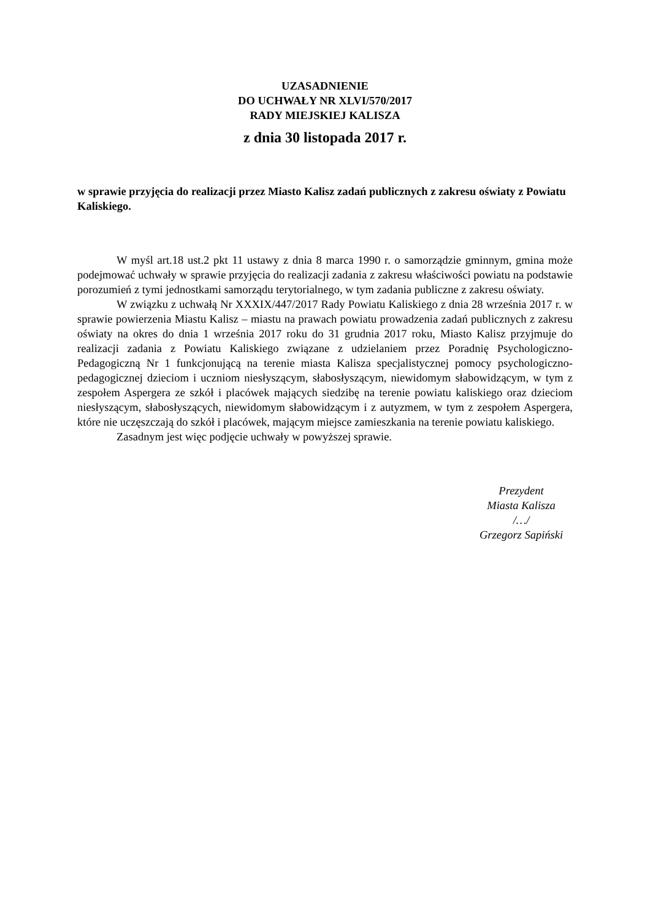UZASADNIENIE
DO UCHWAŁY NR XLVI/570/2017
RADY MIEJSKIEJ KALISZA
z dnia 30 listopada 2017 r.
w sprawie przyjęcia do realizacji przez Miasto Kalisz zadań publicznych z zakresu oświaty z Powiatu Kaliskiego.
W myśl art.18 ust.2 pkt 11 ustawy z dnia 8 marca 1990 r. o samorządzie gminnym, gmina może podejmować uchwały w sprawie przyjęcia do realizacji zadania z zakresu właściwości powiatu na podstawie porozumień z tymi jednostkami samorządu terytorialnego, w tym zadania publiczne z zakresu oświaty.
W związku z uchwałą Nr XXXIX/447/2017 Rady Powiatu Kaliskiego z dnia 28 września 2017 r. w sprawie powierzenia Miastu Kalisz – miastu na prawach powiatu prowadzenia zadań publicznych z zakresu oświaty na okres do dnia 1 września 2017 roku do 31 grudnia 2017 roku, Miasto Kalisz przyjmuje do realizacji zadania z Powiatu Kaliskiego związane z udzielaniem przez Poradnię Psychologiczno-Pedagogiczną Nr 1 funkcjonującą na terenie miasta Kalisza specjalistycznej pomocy psychologiczno-pedagogicznej dzieciom i uczniom niesłyszącym, słabosłyszącym, niewidomym słabowidzącym, w tym z zespołem Aspergera ze szkół i placówek mających siedzibę na terenie powiatu kaliskiego oraz dzieciom niesłyszącym, słabosłyszących, niewidomym słabowidzącym i z autyzmem, w tym z zespołem Aspergera, które nie uczęszczają do szkół i placówek, mającym miejsce zamieszkania na terenie powiatu kaliskiego.
Zasadnym jest więc podjęcie uchwały w powyższej sprawie.
Prezydent
Miasta Kalisza
/…/
Grzegorz Sapiński